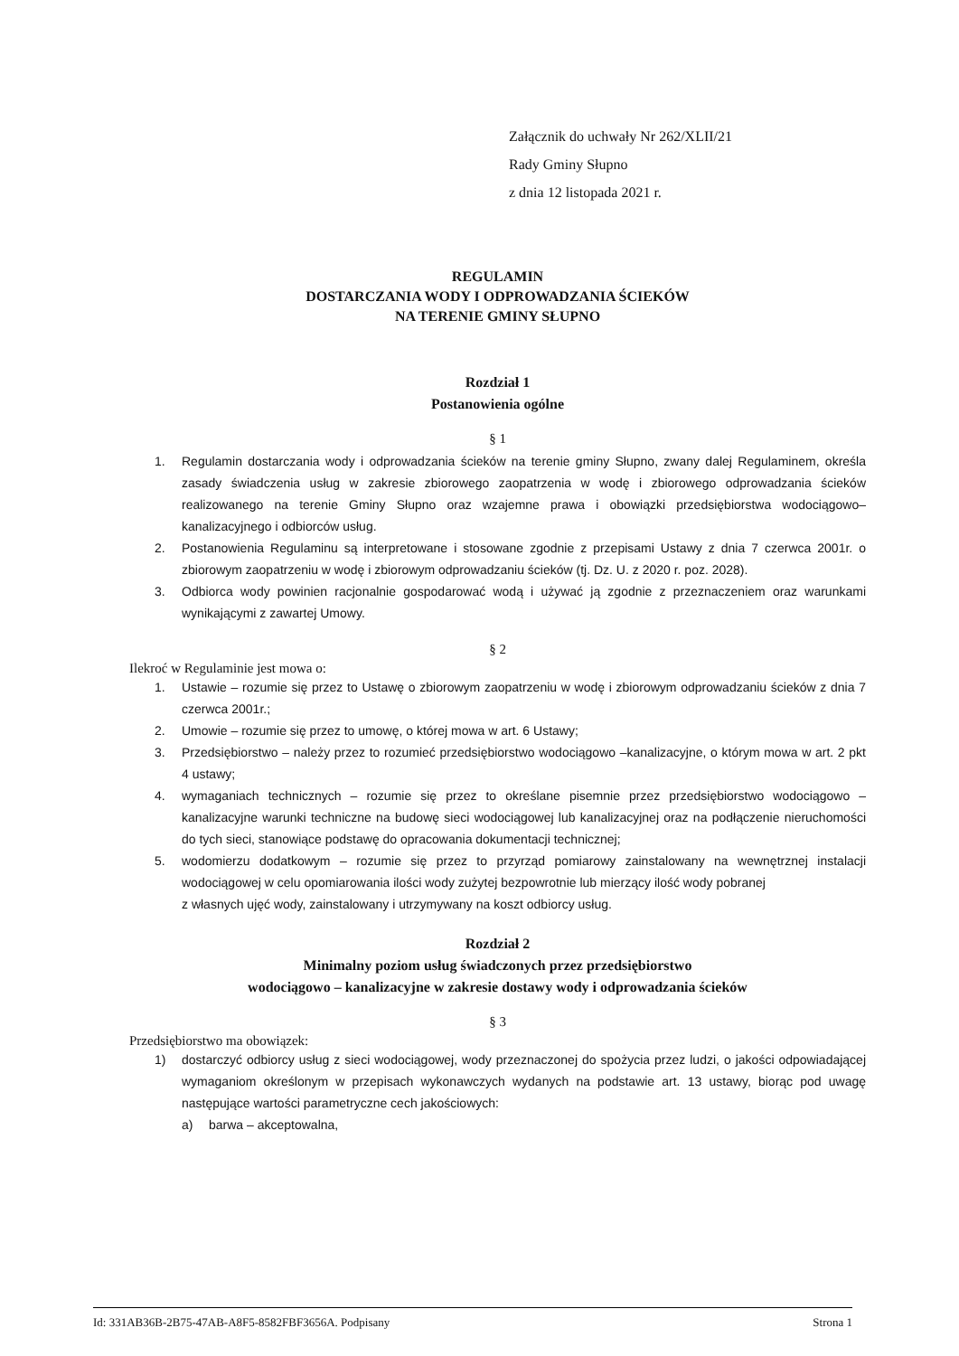Załącznik do uchwały Nr 262/XLII/21
Rady Gminy Słupno
z dnia 12 listopada 2021 r.
REGULAMIN
DOSTARCZANIA WODY I ODPROWADZANIA ŚCIEKÓW
NA TERENIE GMINY SŁUPNO
Rozdział 1
Postanowienia ogólne
§ 1
1. Regulamin dostarczania wody i odprowadzania ścieków na terenie gminy Słupno, zwany dalej Regulaminem, określa zasady świadczenia usług w zakresie zbiorowego zaopatrzenia w wodę i zbiorowego odprowadzania ścieków realizowanego na terenie Gminy Słupno oraz wzajemne prawa i obowiązki przedsiębiorstwa wodociągowo–kanalizacyjnego i odbiorców usług.
2. Postanowienia Regulaminu są interpretowane i stosowane zgodnie z przepisami Ustawy z dnia 7 czerwca 2001r. o zbiorowym zaopatrzeniu w wodę i zbiorowym odprowadzaniu ścieków (tj. Dz. U. z 2020 r. poz. 2028).
3. Odbiorca wody powinien racjonalnie gospodarować wodą i używać ją zgodnie z przeznaczeniem oraz warunkami wynikającymi z zawartej Umowy.
§ 2
Ilekroć w Regulaminie jest mowa o:
1. Ustawie – rozumie się przez to Ustawę o zbiorowym zaopatrzeniu w wodę i zbiorowym odprowadzaniu ścieków z dnia 7 czerwca 2001r.;
2. Umowie – rozumie się przez to umowę, o której mowa w art. 6 Ustawy;
3. Przedsiębiorstwo – należy przez to rozumieć przedsiębiorstwo wodociągowo –kanalizacyjne, o którym mowa w art. 2 pkt 4 ustawy;
4. wymaganiach technicznych – rozumie się przez to określane pisemnie przez przedsiębiorstwo wodociągowo – kanalizacyjne warunki techniczne na budowę sieci wodociągowej lub kanalizacyjnej oraz na podłączenie nieruchomości do tych sieci, stanowiące podstawę do opracowania dokumentacji technicznej;
5. wodomierzu dodatkowym – rozumie się przez to przyrząd pomiarowy zainstalowany na wewnętrznej instalacji wodociągowej w celu opomiarowania ilości wody zużytej bezpowrotnie lub mierzący ilość wody pobranej
z własnych ujęć wody, zainstalowany i utrzymywany na koszt odbiorcy usług.
Rozdział 2
Minimalny poziom usług świadczonych przez przedsiębiorstwo
wodociągowo – kanalizacyjne w zakresie dostawy wody i odprowadzania ścieków
§ 3
Przedsiębiorstwo ma obowiązek:
1) dostarczyć odbiorcy usług z sieci wodociągowej, wody przeznaczonej do spożycia przez ludzi, o jakości odpowiadającej wymaganiom określonym w przepisach wykonawczych wydanych na podstawie art. 13 ustawy, biorąc pod uwagę następujące wartości parametryczne cech jakościowych:
a) barwa – akceptowalna,
Id: 331AB36B-2B75-47AB-A8F5-8582FBF3656A. Podpisany Strona 1